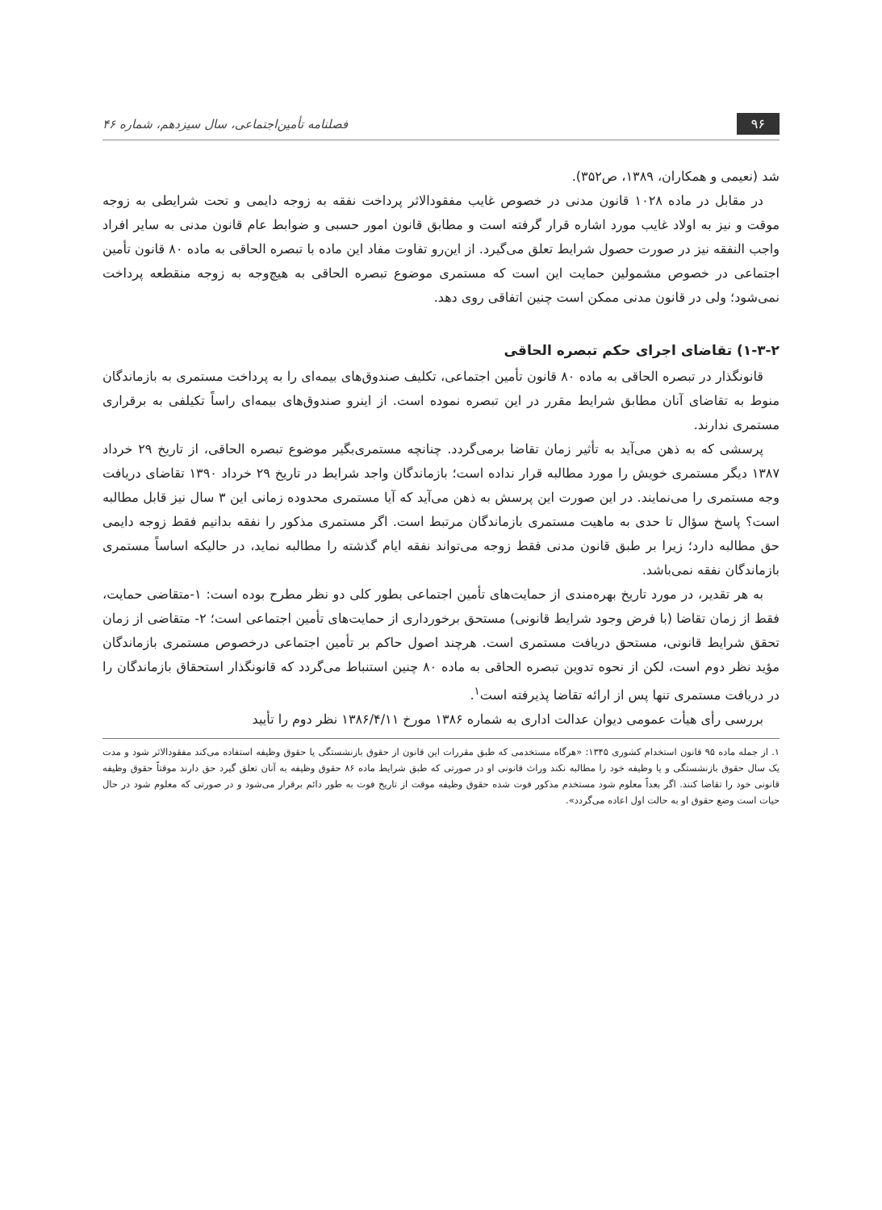۹۶
فصلنامه تأمین‌اجتماعی، سال سیزدهم، شماره ۴۶
شد (نعیمی و همکاران، ۱۳۸۹، ص۳۵۲).
در مقابل در ماده ۱۰۲۸ قانون مدنی در خصوص غایب مفقودالاثر پرداخت نفقه به زوجه دایمی و تحت شرایطی به زوجه موقت و نیز به اولاد غایب مورد اشاره قرار گرفته است و مطابق قانون امور حسبی و ضوابط عام قانون مدنی به سایر افراد واجب النفقه نیز در صورت حصول شرایط تعلق می‌گیرد. از این‌رو تفاوت مفاد این ماده با تبصره الحاقی به ماده ۸۰ قانون تأمین اجتماعی در خصوص مشمولین حمایت این است که مستمری موضوع تبصره الحاقی به هیچ‌وجه به زوجه منقطعه پرداخت نمی‌شود؛ ولی در قانون مدنی ممکن است چنین اتفاقی روی دهد.
۱-۳-۲) تقاضای اجرای حکم تبصره الحاقی
قانونگذار در تبصره الحاقی به ماده ۸۰ قانون تأمین اجتماعی، تکلیف صندوق‌های بیمه‌ای را به پرداخت مستمری به بازماندگان منوط به تقاضای آنان مطابق شرایط مقرر در این تبصره نموده است. از اینرو صندوق‌های بیمه‌ای راساً تکیلفی به برقراری مستمری ندارند.
پرسشی که به ذهن می‌آید به تأثیر زمان تقاضا برمی‌گردد. چنانچه مستمری‌بگیر موضوع تبصره الحاقی، از تاریخ ۲۹ خرداد ۱۳۸۷ دیگر مستمری خویش را مورد مطالبه قرار نداده است؛ بازماندگان واجد شرایط در تاریخ ۲۹ خرداد ۱۳۹۰ تقاضای دریافت وجه مستمری را می‌نمایند. در این صورت این پرسش به ذهن می‌آید که آیا مستمری محدوده زمانی این ۳ سال نیز قابل مطالبه است؟ پاسخ سؤال تا حدی به ماهیت مستمری بازماندگان مرتبط است. اگر مستمری مذکور را نفقه بدانیم فقط زوجه دایمی حق مطالبه دارد؛ زیرا بر طبق قانون مدنی فقط زوجه می‌تواند نفقه ایام گذشته را مطالبه نماید، در حالیکه اساساً مستمری بازماندگان نفقه نمی‌باشد.
به هر تقدیر، در مورد تاریخ بهره‌مندی از حمایت‌های تأمین اجتماعی بطور کلی دو نظر مطرح بوده است: ۱-متقاضی حمایت، فقط از زمان تقاضا (با فرض وجود شرایط قانونی) مستحق برخورداری از حمایت‌های تأمین اجتماعی است؛ ۲- متقاضی از زمان تحقق شرایط قانونی، مستحق دریافت مستمری است. هرچند اصول حاکم بر تأمین اجتماعی درخصوص مستمری بازماندگان مؤید نظر دوم است، لکن از نحوه تدوین تبصره الحاقی به ماده ۸۰ چنین استنباط می‌گردد که قانونگذار استحقاق بازماندگان را در دریافت مستمری تنها پس از ارائه تقاضا پذیرفته است<sup>۱</sup>.
بررسی رأی هیأت عمومی دیوان عدالت اداری به شماره ۱۳۸۶ مورخ ۱۳۸۶/۴/۱۱ نظر دوم را تأیید
۱. از جمله ماده ۹۵ قانون استخدام کشوری ۱۳۴۵: «هرگاه مستخدمی که طبق مقررات این قانون از حقوق بازنشستگی یا حقوق وظیفه استفاده می‌کند مفقودالاثر شود و مدت یک سال حقوق بازنشستگی و یا وظیفه خود را مطالبه نکند وراث قانونی او در صورتی که طبق شرایط ماده ۸۶ حقوق وظیفه به آنان تعلق گیرد حق دارند موقتاً حقوق وظیفه قانونی خود را تقاضا کنند. اگر بعداً معلوم شود مستخدم مذکور فوت شده حقوق وظیفه موقت از تاریخ فوت به طور دائم برقرار می‌شود و در صورتی که معلوم شود در حال حیات است وضع حقوق او به حالت اول اعاده می‌گردد».